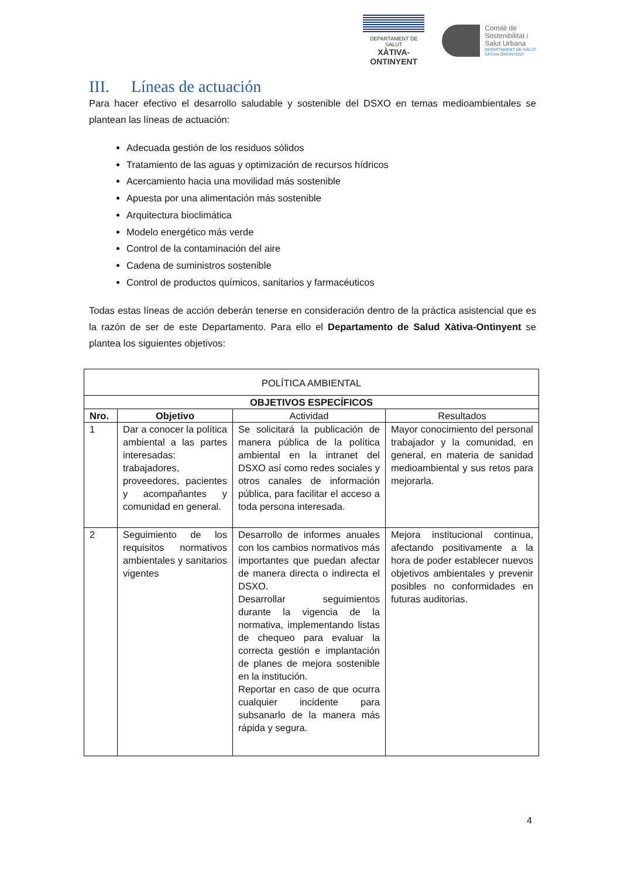DEPARTAMENT DE SALUT
XÀTIVA-ONTINYENT
Comitè de
Sostenibilitat i
Salut Urbana
DEPARTAMENT DE SALUT
XÀTIVA-ONTINYENT
III. Líneas de actuación
Para hacer efectivo el desarrollo saludable y sostenible del DSXO en temas medioambientales se plantean las líneas de actuación:
Adecuada gestión de los residuos sólidos
Tratamiento de las aguas y optimización de recursos hídricos
Acercamiento hacia una movilidad más sostenible
Apuesta por una alimentación más sostenible
Arquitectura bioclimática
Modelo energético más verde
Control de la contaminación del aire
Cadena de suministros sostenible
Control de productos químicos, sanitarios y farmacéuticos
Todas estas líneas de acción deberán tenerse en consideración dentro de la práctica asistencial que es la razón de ser de este Departamento. Para ello el Departamento de Salud Xàtiva-Ontinyent se plantea los siguientes objetivos:
| POLÍTICA AMBIENTAL | | | |
| --- | --- | --- | --- |
| OBJETIVOS ESPECÍFICOS | | | |
| Nro. | Objetivo | Actividad | Resultados |
| 1 | Dar a conocer la política ambiental a las partes interesadas: trabajadores, proveedores, pacientes y acompañantes y comunidad en general. | Se solicitará la publicación de manera pública de la política ambiental en la intranet del DSXO así como redes sociales y otros canales de información pública, para facilitar el acceso a toda persona interesada. | Mayor conocimiento del personal trabajador y la comunidad, en general, en materia de sanidad medioambiental y sus retos para mejorarla. |
| 2 | Seguimiento de los requisitos normativos ambientales y sanitarios vigentes | Desarrollo de informes anuales con los cambios normativos más importantes que puedan afectar de manera directa o indirecta el DSXO. Desarrollar seguimientos durante la vigencia de la normativa, implementando listas de chequeo para evaluar la correcta gestión e implantación de planes de mejora sostenible en la institución. Reportar en caso de que ocurra cualquier incidente para subsanarlo de la manera más rápida y segura. | Mejora institucional continua, afectando positivamente a la hora de poder establecer nuevos objetivos ambientales y prevenir posibles no conformidades en futuras auditorias. |
4